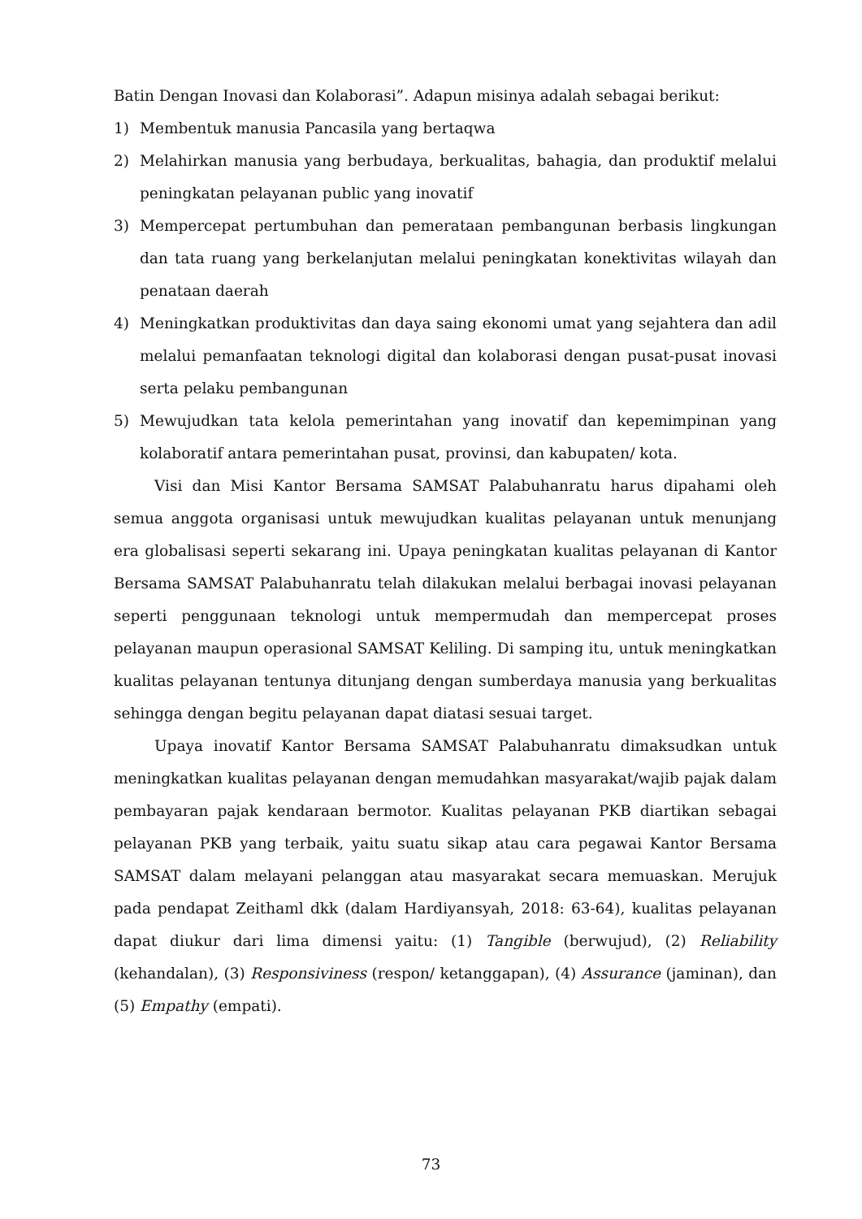Batin Dengan Inovasi dan Kolaborasi”. Adapun misinya adalah sebagai berikut:
1) Membentuk manusia Pancasila yang bertaqwa
2) Melahirkan manusia yang berbudaya, berkualitas, bahagia, dan produktif melalui peningkatan pelayanan public yang inovatif
3) Mempercepat pertumbuhan dan pemerataan pembangunan berbasis lingkungan dan tata ruang yang berkelanjutan melalui peningkatan konektivitas wilayah dan penataan daerah
4) Meningkatkan produktivitas dan daya saing ekonomi umat yang sejahtera dan adil melalui pemanfaatan teknologi digital dan kolaborasi dengan pusat-pusat inovasi serta pelaku pembangunan
5) Mewujudkan tata kelola pemerintahan yang inovatif dan kepemimpinan yang kolaboratif antara pemerintahan pusat, provinsi, dan kabupaten/ kota.
Visi dan Misi Kantor Bersama SAMSAT Palabuhanratu harus dipahami oleh semua anggota organisasi untuk mewujudkan kualitas pelayanan untuk menunjang era globalisasi seperti sekarang ini. Upaya peningkatan kualitas pelayanan di Kantor Bersama SAMSAT Palabuhanratu telah dilakukan melalui berbagai inovasi pelayanan seperti penggunaan teknologi untuk mempermudah dan mempercepat proses pelayanan maupun operasional SAMSAT Keliling. Di samping itu, untuk meningkatkan kualitas pelayanan tentunya ditunjang dengan sumberdaya manusia yang berkualitas sehingga dengan begitu pelayanan dapat diatasi sesuai target.
Upaya inovatif Kantor Bersama SAMSAT Palabuhanratu dimaksudkan untuk meningkatkan kualitas pelayanan dengan memudahkan masyarakat/wajib pajak dalam pembayaran pajak kendaraan bermotor. Kualitas pelayanan PKB diartikan sebagai pelayanan PKB yang terbaik, yaitu suatu sikap atau cara pegawai Kantor Bersama SAMSAT dalam melayani pelanggan atau masyarakat secara memuaskan. Merujuk pada pendapat Zeithaml dkk (dalam Hardiyansyah, 2018: 63-64), kualitas pelayanan dapat diukur dari lima dimensi yaitu: (1) Tangible (berwujud), (2) Reliability (kehandalan), (3) Responsiviness (respon/ ketanggapan), (4) Assurance (jaminan), dan (5) Empathy (empati).
73